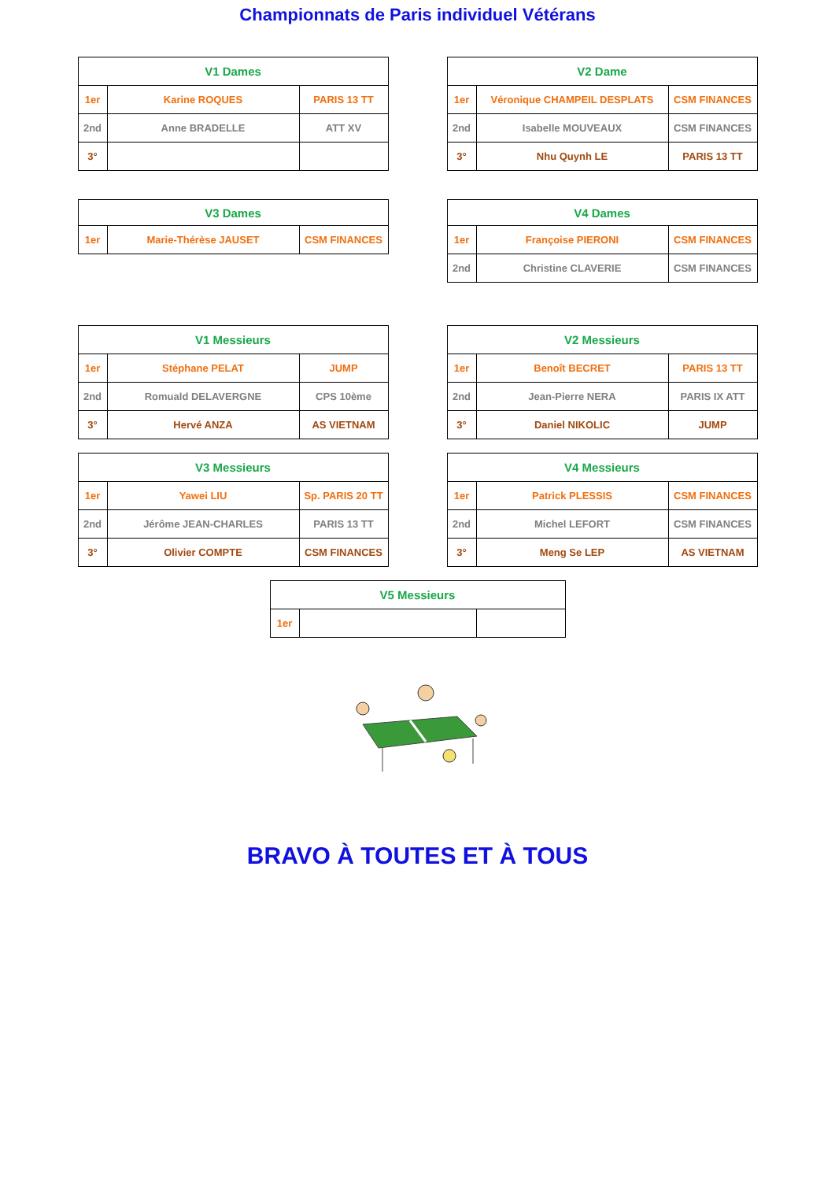Championnats de Paris individuel Vétérans
| V1 Dames | | |
| 1er | Karine ROQUES | PARIS 13 TT |
| 2nd | Anne BRADELLE | ATT XV |
| 3° | | |
| V2 Dame | | |
| 1er | Véronique CHAMPEIL DESPLATS | CSM FINANCES |
| 2nd | Isabelle MOUVEAUX | CSM FINANCES |
| 3° | Nhu Quynh LE | PARIS 13 TT |
| V3 Dames | | |
| 1er | Marie-Thérèse JAUSET | CSM FINANCES |
| V4 Dames | | |
| 1er | Françoise PIERONI | CSM FINANCES |
| 2nd | Christine CLAVERIE | CSM FINANCES |
| V1 Messieurs | | |
| 1er | Stéphane PELAT | JUMP |
| 2nd | Romuald DELAVERGNE | CPS 10ème |
| 3° | Hervé ANZA | AS VIETNAM |
| V2 Messieurs | | |
| 1er | Benoît BECRET | PARIS 13 TT |
| 2nd | Jean-Pierre NERA | PARIS IX ATT |
| 3° | Daniel NIKOLIC | JUMP |
| V3 Messieurs | | |
| 1er | Yawei LIU | Sp. PARIS 20 TT |
| 2nd | Jérôme JEAN-CHARLES | PARIS 13 TT |
| 3° | Olivier COMPTE | CSM FINANCES |
| V4 Messieurs | | |
| 1er | Patrick PLESSIS | CSM FINANCES |
| 2nd | Michel LEFORT | CSM FINANCES |
| 3° | Meng Se LEP | AS VIETNAM |
| V5 Messieurs | | |
| 1er | | |
BRAVO À TOUTES ET À TOUS